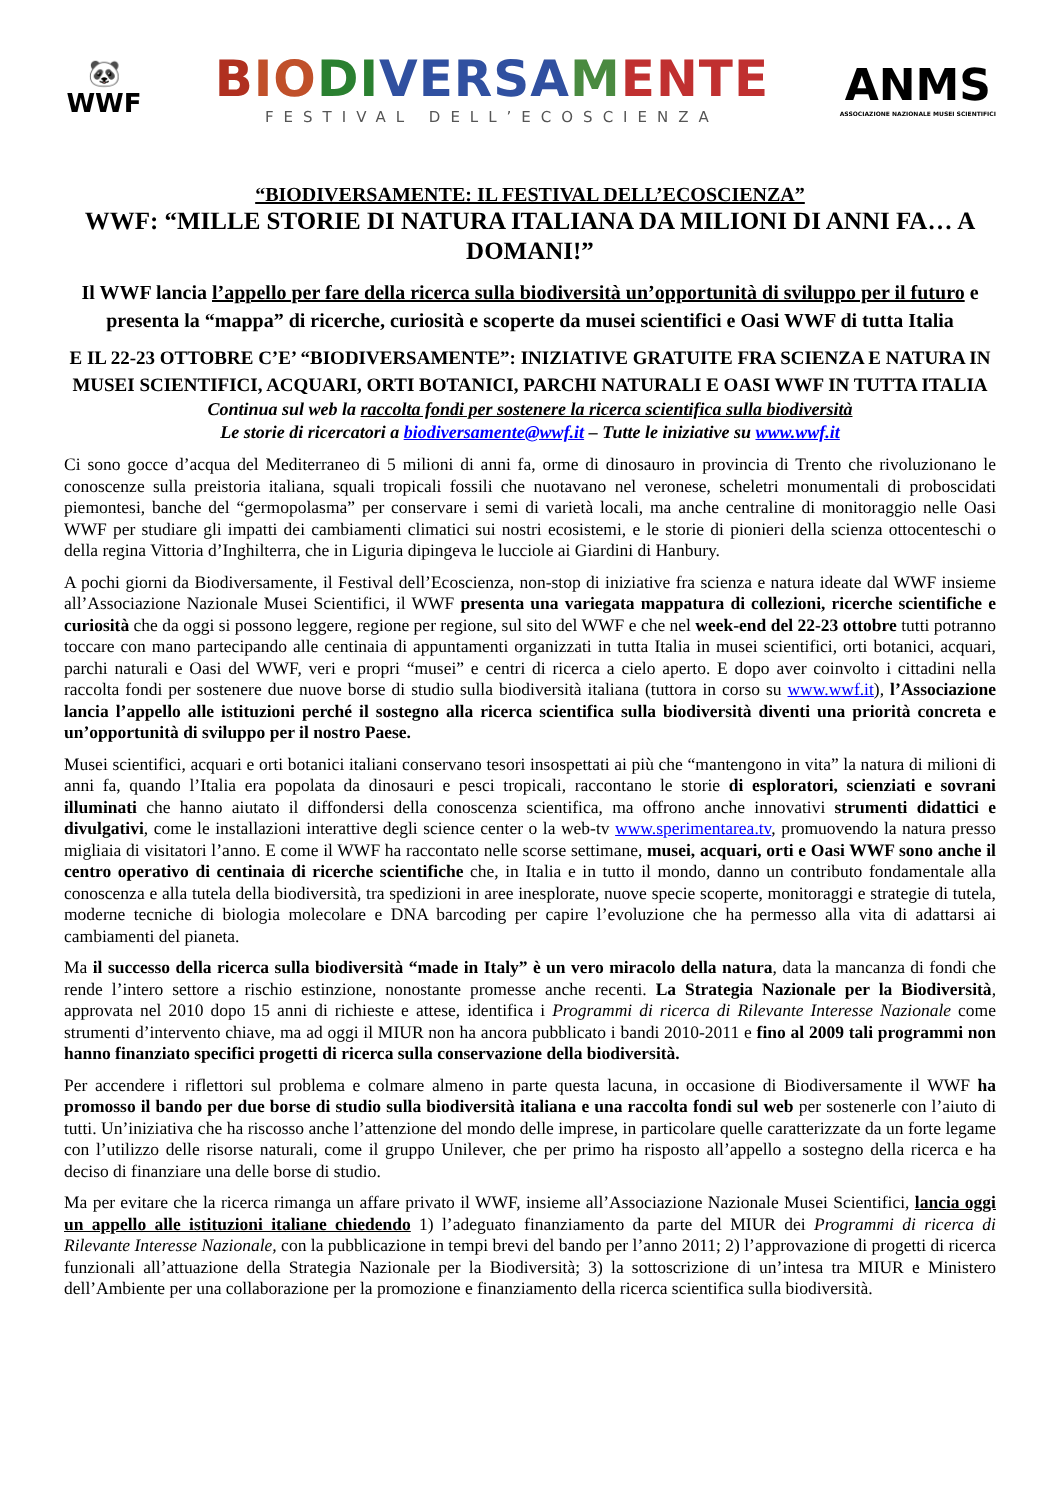🐼
WWF
BIO DI VERSA MENTE
FESTIVAL DELL’ECOSCIENZA
ANMS
ASSOCIAZIONE NAZIONALE MUSEI SCIENTIFICI
“BIODIVERSAMENTE: IL FESTIVAL DELL’ECOSCIENZA”
WWF: “MILLE STORIE DI NATURA ITALIANA DA MILIONI DI ANNI FA… A DOMANI!”
Il WWF lancia l’appello per fare della ricerca sulla biodiversità un’opportunità di sviluppo per il futuro e presenta la “mappa” di ricerche, curiosità e scoperte da musei scientifici e Oasi WWF di tutta Italia
E IL 22-23 OTTOBRE C’E’ “BIODIVERSAMENTE”: INIZIATIVE GRATUITE FRA SCIENZA E NATURA IN MUSEI SCIENTIFICI, ACQUARI, ORTI BOTANICI, PARCHI NATURALI E OASI WWF IN TUTTA ITALIA
Continua sul web la raccolta fondi per sostenere la ricerca scientifica sulla biodiversità
Le storie di ricercatori a biodiversamente@wwf.it – Tutte le iniziative su www.wwf.it
Ci sono gocce d’acqua del Mediterraneo di 5 milioni di anni fa, orme di dinosauro in provincia di Trento che rivoluzionano le conoscenze sulla preistoria italiana, squali tropicali fossili che nuotavano nel veronese, scheletri monumentali di proboscidati piemontesi, banche del “germopolasma” per conservare i semi di varietà locali, ma anche centraline di monitoraggio nelle Oasi WWF per studiare gli impatti dei cambiamenti climatici sui nostri ecosistemi, e le storie di pionieri della scienza ottocenteschi o della regina Vittoria d’Inghilterra, che in Liguria dipingeva le lucciole ai Giardini di Hanbury.
A pochi giorni da Biodiversamente, il Festival dell’Ecoscienza, non-stop di iniziative fra scienza e natura ideate dal WWF insieme all’Associazione Nazionale Musei Scientifici, il WWF presenta una variegata mappatura di collezioni, ricerche scientifiche e curiosità che da oggi si possono leggere, regione per regione, sul sito del WWF e che nel week-end del 22-23 ottobre tutti potranno toccare con mano partecipando alle centinaia di appuntamenti organizzati in tutta Italia in musei scientifici, orti botanici, acquari, parchi naturali e Oasi del WWF, veri e propri “musei” e centri di ricerca a cielo aperto. E dopo aver coinvolto i cittadini nella raccolta fondi per sostenere due nuove borse di studio sulla biodiversità italiana (tuttora in corso su www.wwf.it), l’Associazione lancia l’appello alle istituzioni perché il sostegno alla ricerca scientifica sulla biodiversità diventi una priorità concreta e un’opportunità di sviluppo per il nostro Paese.
Musei scientifici, acquari e orti botanici italiani conservano tesori insospettati ai più che “mantengono in vita” la natura di milioni di anni fa, quando l’Italia era popolata da dinosauri e pesci tropicali, raccontano le storie di esploratori, scienziati e sovrani illuminati che hanno aiutato il diffondersi della conoscenza scientifica, ma offrono anche innovativi strumenti didattici e divulgativi, come le installazioni interattive degli science center o la web-tv www.sperimentarea.tv, promuovendo la natura presso migliaia di visitatori l’anno. E come il WWF ha raccontato nelle scorse settimane, musei, acquari, orti e Oasi WWF sono anche il centro operativo di centinaia di ricerche scientifiche che, in Italia e in tutto il mondo, danno un contributo fondamentale alla conoscenza e alla tutela della biodiversità, tra spedizioni in aree inesplorate, nuove specie scoperte, monitoraggi e strategie di tutela, moderne tecniche di biologia molecolare e DNA barcoding per capire l’evoluzione che ha permesso alla vita di adattarsi ai cambiamenti del pianeta.
Ma il successo della ricerca sulla biodiversità “made in Italy” è un vero miracolo della natura, data la mancanza di fondi che rende l’intero settore a rischio estinzione, nonostante promesse anche recenti. La Strategia Nazionale per la Biodiversità, approvata nel 2010 dopo 15 anni di richieste e attese, identifica i Programmi di ricerca di Rilevante Interesse Nazionale come strumenti d’intervento chiave, ma ad oggi il MIUR non ha ancora pubblicato i bandi 2010-2011 e fino al 2009 tali programmi non hanno finanziato specifici progetti di ricerca sulla conservazione della biodiversità.
Per accendere i riflettori sul problema e colmare almeno in parte questa lacuna, in occasione di Biodiversamente il WWF ha promosso il bando per due borse di studio sulla biodiversità italiana e una raccolta fondi sul web per sostenerle con l’aiuto di tutti. Un’iniziativa che ha riscosso anche l’attenzione del mondo delle imprese, in particolare quelle caratterizzate da un forte legame con l’utilizzo delle risorse naturali, come il gruppo Unilever, che per primo ha risposto all’appello a sostegno della ricerca e ha deciso di finanziare una delle borse di studio.
Ma per evitare che la ricerca rimanga un affare privato il WWF, insieme all’Associazione Nazionale Musei Scientifici, lancia oggi un appello alle istituzioni italiane chiedendo 1) l’adeguato finanziamento da parte del MIUR dei Programmi di ricerca di Rilevante Interesse Nazionale, con la pubblicazione in tempi brevi del bando per l’anno 2011; 2) l’approvazione di progetti di ricerca funzionali all’attuazione della Strategia Nazionale per la Biodiversità; 3) la sottoscrizione di un’intesa tra MIUR e Ministero dell’Ambiente per una collaborazione per la promozione e finanziamento della ricerca scientifica sulla biodiversità.